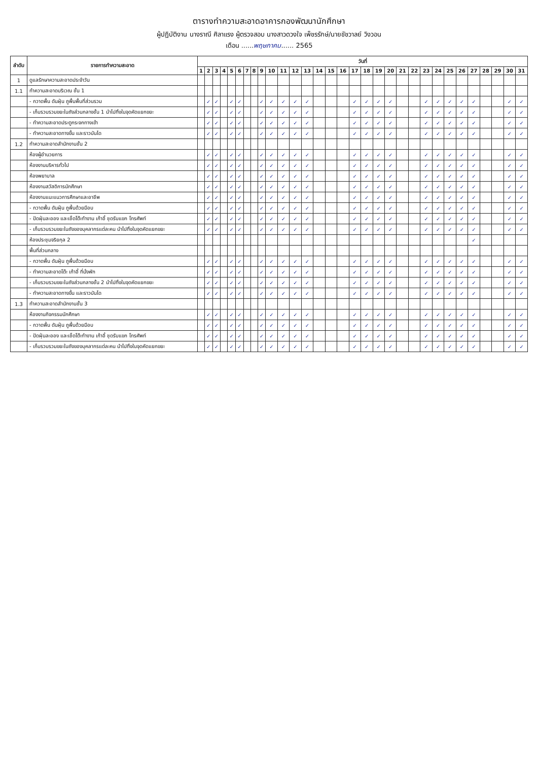ตารางทำความสะอาดอาคารกองพัฒนานักศึกษา
ผู้ปฏิบัติงาน นางราณี ศิลาแรง ผู้ตรวจสอบ นางสาวดวงใจ เพ็ชรรักษ์/นายชัชวาลย์ วิงวอน
เดือน ......พฤษภาคม...... 2565
| ลำดับ | รายการทำความสะอาด | วันที่ | | | | | | | | | | | | | | | | | | | | | | | | | | | | | | |
| --- | --- | --- | --- | --- | --- | --- | --- | --- | --- | --- | --- | --- | --- | --- | --- | --- | --- | --- | --- | --- | --- | --- | --- | --- | --- | --- | --- | --- | --- | --- | --- | --- |
| | | 1 | 2 | 3 | 4 | 5 | 6 | 7 | 8 | 9 | 10 | 11 | 12 | 13 | 14 | 15 | 16 | 17 | 18 | 19 | 20 | 21 | 22 | 23 | 24 | 25 | 26 | 27 | 28 | 29 | 30 | 31 |
| 1 | ดูแลรักษาความสะอาดประจำวัน | | | | | | | | | | | | | | | | | | | | | | | | | | | | | | | |
| 1.1 | ทำความสะอาดบริเวณ ชั้น 1 | | | | | | | | | | | | | | | | | | | | | | | | | | | | | | | |
| | - กวาดพื้น ดันฝุ่น ถูพื้นพื้นที่ส่วนรวม | | ✓ | ✓ | | ✓ | ✓ | | | ✓ | ✓ | ✓ | ✓ | ✓ | | | | ✓ | ✓ | ✓ | ✓ | | | ✓ | ✓ | ✓ | ✓ | ✓ | | | ✓ | ✓ |
| | - เก็บรวบรวมขยะในถังส่วนกลางชั้น 1 นำไปทิ้งในจุดคัดแยกขยะ | | ✓ | ✓ | | ✓ | ✓ | | | ✓ | ✓ | ✓ | ✓ | ✓ | | | | ✓ | ✓ | ✓ | ✓ | | | ✓ | ✓ | ✓ | ✓ | ✓ | | | ✓ | ✓ |
| | - ทำความสะอาดประตูกระจกทางเข้า | | ✓ | ✓ | | ✓ | ✓ | | | ✓ | ✓ | ✓ | ✓ | ✓ | | | | ✓ | ✓ | ✓ | ✓ | | | ✓ | ✓ | ✓ | ✓ | ✓ | | | ✓ | ✓ |
| | - ทำความสะอาดทางขึ้น และราวบันได | | ✓ | ✓ | | ✓ | ✓ | | | ✓ | ✓ | ✓ | ✓ | ✓ | | | | ✓ | ✓ | ✓ | ✓ | | | ✓ | ✓ | ✓ | ✓ | ✓ | | | ✓ | ✓ |
| 1.2 | ทำความสะอาดสำนักงานชั้น 2 | | | | | | | | | | | | | | | | | | | | | | | | | | | | | | | |
| | ห้องผู้อำนวยการ | | ✓ | ✓ | | ✓ | ✓ | | | ✓ | ✓ | ✓ | ✓ | ✓ | | | | ✓ | ✓ | ✓ | ✓ | | | ✓ | ✓ | ✓ | ✓ | ✓ | | | ✓ | ✓ |
| | ห้องงานบริหารทั่วไป | | ✓ | ✓ | | ✓ | ✓ | | | ✓ | ✓ | ✓ | ✓ | ✓ | | | | ✓ | ✓ | ✓ | ✓ | | | ✓ | ✓ | ✓ | ✓ | ✓ | | | ✓ | ✓ |
| | ห้องพยาบาล | | ✓ | ✓ | | ✓ | ✓ | | | ✓ | ✓ | ✓ | ✓ | ✓ | | | | ✓ | ✓ | ✓ | ✓ | | | ✓ | ✓ | ✓ | ✓ | ✓ | | | ✓ | ✓ |
| | ห้องงานสวัสดิการนักศึกษา | | ✓ | ✓ | | ✓ | ✓ | | | ✓ | ✓ | ✓ | ✓ | ✓ | | | | ✓ | ✓ | ✓ | ✓ | | | ✓ | ✓ | ✓ | ✓ | ✓ | | | ✓ | ✓ |
| | ห้องงานแนะแนวการศึกษาและอาชีพ | | ✓ | ✓ | | ✓ | ✓ | | | ✓ | ✓ | ✓ | ✓ | ✓ | | | | ✓ | ✓ | ✓ | ✓ | | | ✓ | ✓ | ✓ | ✓ | ✓ | | | ✓ | ✓ |
| | - กวาดพื้น ดันฝุ่น ถูพื้นด้วยมือบ | | ✓ | ✓ | | ✓ | ✓ | | | ✓ | ✓ | ✓ | ✓ | ✓ | | | | ✓ | ✓ | ✓ | ✓ | | | ✓ | ✓ | ✓ | ✓ | ✓ | | | ✓ | ✓ |
| | - ปัดฝุ่นละออง และเช็ดโต๊ะทำงาน เก้าอี้ ชุดรับแขก โทรศัพท์ | | ✓ | ✓ | | ✓ | ✓ | | | ✓ | ✓ | ✓ | ✓ | ✓ | | | | ✓ | ✓ | ✓ | ✓ | | | ✓ | ✓ | ✓ | ✓ | ✓ | | | ✓ | ✓ |
| | - เก็บรวบรวมขยะในถังของบุคลากรแต่ละคน นำไปทิ้งในจุดคัดแยกขยะ | | ✓ | ✓ | | ✓ | ✓ | | | ✓ | ✓ | ✓ | ✓ | ✓ | | | | ✓ | ✓ | ✓ | ✓ | | | ✓ | ✓ | ✓ | ✓ | ✓ | | | ✓ | ✓ |
| | ห้องประชุมจริยกุล 2 | | | | | | | | | | | | | | | | | | | | | | | | | | | ✓ | | | | |
| | พื้นที่ส่วนกลาง | | | | | | | | | | | | | | | | | | | | | | | | | | | | | | | |
| | - กวาดพื้น ดันฝุ่น ถูพื้นด้วยมือบ | | ✓ | ✓ | | ✓ | ✓ | | | ✓ | ✓ | ✓ | ✓ | ✓ | | | | ✓ | ✓ | ✓ | ✓ | | | ✓ | ✓ | ✓ | ✓ | ✓ | | | ✓ | ✓ |
| | - ทำความสะอาดโต๊ะ เก้าอี้ ที่นั่งพัก | | ✓ | ✓ | | ✓ | ✓ | | | ✓ | ✓ | ✓ | ✓ | ✓ | | | | ✓ | ✓ | ✓ | ✓ | | | ✓ | ✓ | ✓ | ✓ | ✓ | | | ✓ | ✓ |
| | - เก็บรวบรวมขยะในถังส่วนกลางชั้น 2 นำไปทิ้งในจุดคัดแยกขยะ | | ✓ | ✓ | | ✓ | ✓ | | | ✓ | ✓ | ✓ | ✓ | ✓ | | | | ✓ | ✓ | ✓ | ✓ | | | ✓ | ✓ | ✓ | ✓ | ✓ | | | ✓ | ✓ |
| | - ทำความสะอาดทางขึ้น และราวบันได | | ✓ | ✓ | | ✓ | ✓ | | | ✓ | ✓ | ✓ | ✓ | ✓ | | | | ✓ | ✓ | ✓ | ✓ | | | ✓ | ✓ | ✓ | ✓ | ✓ | | | ✓ | ✓ |
| 1.3 | ทำความสะอาดสำนักงานชั้น 3 | | | | | | | | | | | | | | | | | | | | | | | | | | | | | | | |
| | ห้องงานกิจกรรมนักศึกษา | | ✓ | ✓ | | ✓ | ✓ | | | ✓ | ✓ | ✓ | ✓ | ✓ | | | | ✓ | ✓ | ✓ | ✓ | | | ✓ | ✓ | ✓ | ✓ | ✓ | | | ✓ | ✓ |
| | - กวาดพื้น ดันฝุ่น ถูพื้นด้วยมือบ | | ✓ | ✓ | | ✓ | ✓ | | | ✓ | ✓ | ✓ | ✓ | ✓ | | | | ✓ | ✓ | ✓ | ✓ | | | ✓ | ✓ | ✓ | ✓ | ✓ | | | ✓ | ✓ |
| | - ปัดฝุ่นละออง และเช็ดโต๊ะทำงาน เก้าอี้ ชุดรับแขก โทรศัพท์ | | ✓ | ✓ | | ✓ | ✓ | | | ✓ | ✓ | ✓ | ✓ | ✓ | | | | ✓ | ✓ | ✓ | ✓ | | | ✓ | ✓ | ✓ | ✓ | ✓ | | | ✓ | ✓ |
| | - เก็บรวบรวมขยะในถังของบุคลากรแต่ละคน นำไปทิ้งในจุดคัดแยกขยะ | | ✓ | ✓ | | ✓ | ✓ | | | ✓ | ✓ | ✓ | ✓ | ✓ | | | | ✓ | ✓ | ✓ | ✓ | | | ✓ | ✓ | ✓ | ✓ | ✓ | | | ✓ | ✓ |